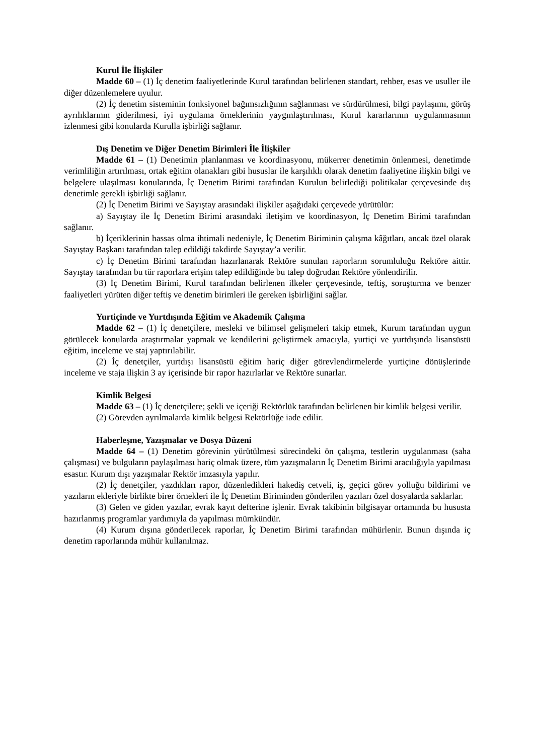Kurul İle İlişkiler
Madde 60 – (1) İç denetim faaliyetlerinde Kurul tarafından belirlenen standart, rehber, esas ve usuller ile diğer düzenlemelere uyulur.
(2) İç denetim sisteminin fonksiyonel bağımsızlığının sağlanması ve sürdürülmesi, bilgi paylaşımı, görüş ayrılıklarının giderilmesi, iyi uygulama örneklerinin yaygınlaştırılması, Kurul kararlarının uygulanmasının izlenmesi gibi konularda Kurulla işbirliği sağlanır.
Dış Denetim ve Diğer Denetim Birimleri İle İlişkiler
Madde 61 – (1) Denetimin planlanması ve koordinasyonu, mükerrer denetimin önlenmesi, denetimde verimliliğin artırılması, ortak eğitim olanakları gibi hususlar ile karşılıklı olarak denetim faaliyetine ilişkin bilgi ve belgelere ulaşılması konularında, İç Denetim Birimi tarafından Kurulun belirlediği politikalar çerçevesinde dış denetimle gerekli işbirliği sağlanır.
(2) İç Denetim Birimi ve Sayıştay arasındaki ilişkiler aşağıdaki çerçevede yürütülür:
a) Sayıştay ile İç Denetim Birimi arasındaki iletişim ve koordinasyon, İç Denetim Birimi tarafından sağlanır.
b) İçeriklerinin hassas olma ihtimali nedeniyle, İç Denetim Biriminin çalışma kâğıtları, ancak özel olarak Sayıştay Başkanı tarafından talep edildiği takdirde Sayıştay’a verilir.
c) İç Denetim Birimi tarafından hazırlanarak Rektöre sunulan raporların sorumluluğu Rektöre aittir. Sayıştay tarafından bu tür raporlara erişim talep edildiğinde bu talep doğrudan Rektöre yönlendirilir.
(3) İç Denetim Birimi, Kurul tarafından belirlenen ilkeler çerçevesinde, teftiş, soruşturma ve benzer faaliyetleri yürüten diğer teftiş ve denetim birimleri ile gereken işbirliğini sağlar.
Yurtiçinde ve Yurtdışında Eğitim ve Akademik Çalışma
Madde 62 – (1) İç denetçilere, mesleki ve bilimsel gelişmeleri takip etmek, Kurum tarafından uygun görülecek konularda araştırmalar yapmak ve kendilerini geliştirmek amacıyla, yurtiçi ve yurtdışında lisansüstü eğitim, inceleme ve staj yaptırılabilir.
(2) İç denetçiler, yurtdışı lisansüstü eğitim hariç diğer görevlendirmelerde yurtiçine dönüşlerinde inceleme ve staja ilişkin 3 ay içerisinde bir rapor hazırlarlar ve Rektöre sunarlar.
Kimlik Belgesi
Madde 63 – (1) İç denetçilere; şekli ve içeriği Rektörlük tarafından belirlenen bir kimlik belgesi verilir.
(2) Görevden ayrılmalarda kimlik belgesi Rektörlüğe iade edilir.
Haberleşme, Yazışmalar ve Dosya Düzeni
Madde 64 – (1) Denetim görevinin yürütülmesi sürecindeki ön çalışma, testlerin uygulanması (saha çalışması) ve bulguların paylaşılması hariç olmak üzere, tüm yazışmaların İç Denetim Birimi aracılığıyla yapılması esastır. Kurum dışı yazışmalar Rektör imzasıyla yapılır.
(2) İç denetçiler, yazdıkları rapor, düzenledikleri hakediş cetveli, iş, geçici görev yolluğu bildirimi ve yazıların ekleriyle birlikte birer örnekleri ile İç Denetim Biriminden gönderilen yazıları özel dosyalarda saklarlar.
(3) Gelen ve giden yazılar, evrak kayıt defterine işlenir. Evrak takibinin bilgisayar ortamında bu hususta hazırlanmış programlar yardımıyla da yapılması mümkündür.
(4) Kurum dışına gönderilecek raporlar, İç Denetim Birimi tarafından mühürlenir. Bunun dışında iç denetim raporlarında mühür kullanılmaz.